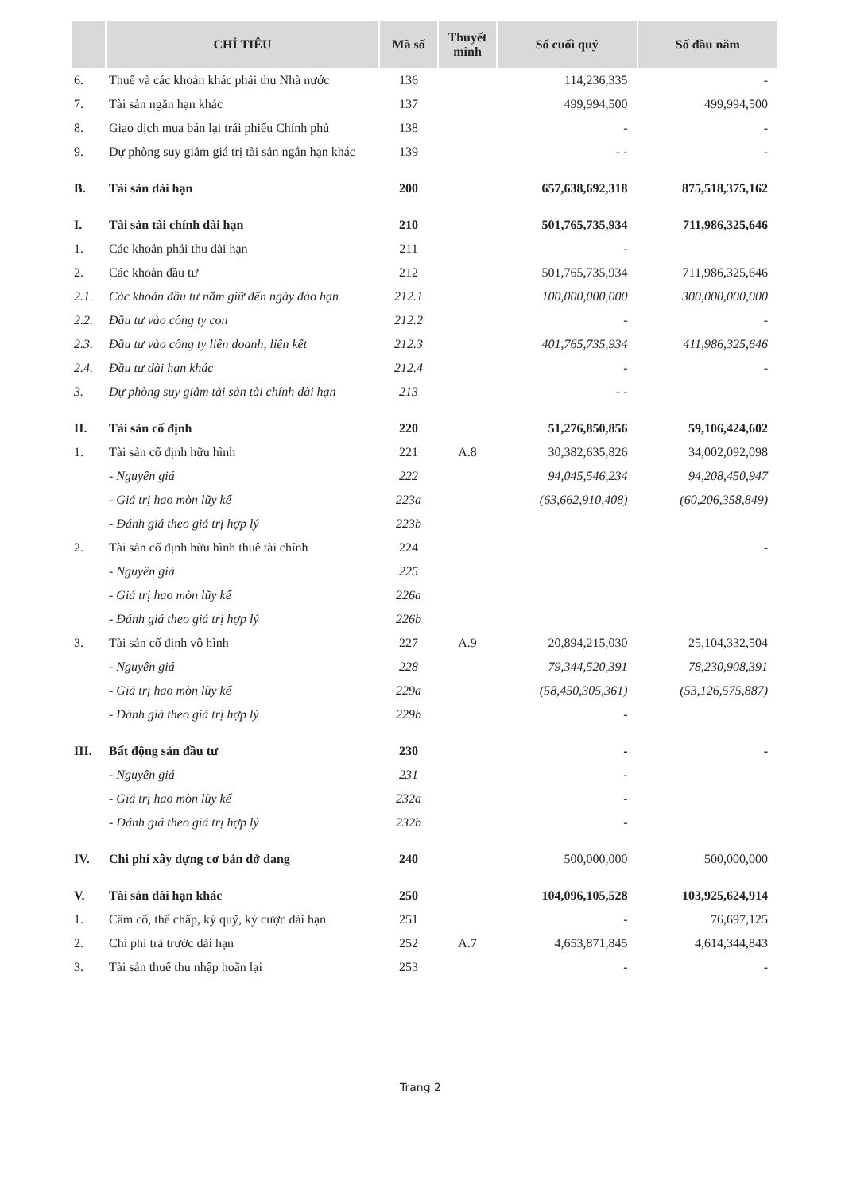| | CHỈ TIÊU | Mã số | Thuyết minh | Số cuối quý | Số đầu năm |
| --- | --- | --- | --- | --- | --- |
| 6. | Thuế và các khoản khác phải thu Nhà nước | 136 | | 114,236,335 | - |
| 7. | Tài sản ngắn hạn khác | 137 | | 499,994,500 | 499,994,500 |
| 8. | Giao dịch mua bán lại trái phiếu Chính phủ | 138 | | - | - |
| 9. | Dự phòng suy giảm giá trị tài sản ngắn hạn khác | 139 | | - - | - |
| B. | Tài sản dài hạn | 200 | | 657,638,692,318 | 875,518,375,162 |
| I. | Tài sản tài chính dài hạn | 210 | | 501,765,735,934 | 711,986,325,646 |
| 1. | Các khoản phải thu dài hạn | 211 | | - | |
| 2. | Các khoản đầu tư | 212 | | 501,765,735,934 | 711,986,325,646 |
| 2.1. | Các khoản đầu tư nắm giữ đến ngày đáo hạn | 212.1 | | 100,000,000,000 | 300,000,000,000 |
| 2.2. | Đầu tư vào công ty con | 212.2 | | - | - |
| 2.3. | Đầu tư vào công ty liên doanh, liên kết | 212.3 | | 401,765,735,934 | 411,986,325,646 |
| 2.4. | Đầu tư dài hạn khác | 212.4 | | - | - |
| 3. | Dự phòng suy giảm tài sản tài chính dài hạn | 213 | | - - | |
| II. | Tài sản cố định | 220 | | 51,276,850,856 | 59,106,424,602 |
| 1. | Tài sản cố định hữu hình | 221 | A.8 | 30,382,635,826 | 34,002,092,098 |
| | - Nguyên giá | 222 | | 94,045,546,234 | 94,208,450,947 |
| | - Giá trị hao mòn lũy kế | 223a | | (63,662,910,408) | (60,206,358,849) |
| | - Đánh giá theo giá trị hợp lý | 223b | | | |
| 2. | Tài sản cố định hữu hình thuê tài chính | 224 | | | - |
| | - Nguyên giá | 225 | | | |
| | - Giá trị hao mòn lũy kế | 226a | | | |
| | - Đánh giá theo giá trị hợp lý | 226b | | | |
| 3. | Tài sản cố định vô hình | 227 | A.9 | 20,894,215,030 | 25,104,332,504 |
| | - Nguyên giá | 228 | | 79,344,520,391 | 78,230,908,391 |
| | - Giá trị hao mòn lũy kế | 229a | | (58,450,305,361) | (53,126,575,887) |
| | - Đánh giá theo giá trị hợp lý | 229b | | - | |
| III. | Bất động sản đầu tư | 230 | | - | - |
| | - Nguyên giá | 231 | | - | |
| | - Giá trị hao mòn lũy kế | 232a | | - | |
| | - Đánh giá theo giá trị hợp lý | 232b | | - | |
| IV. | Chi phí xây dựng cơ bản dở dang | 240 | | 500,000,000 | 500,000,000 |
| V. | Tài sản dài hạn khác | 250 | | 104,096,105,528 | 103,925,624,914 |
| 1. | Cầm cố, thế chấp, ký quỹ, ký cược dài hạn | 251 | | - | 76,697,125 |
| 2. | Chi phí trả trước dài hạn | 252 | A.7 | 4,653,871,845 | 4,614,344,843 |
| 3. | Tài sản thuế thu nhập hoãn lại | 253 | | - | - |
Trang 2